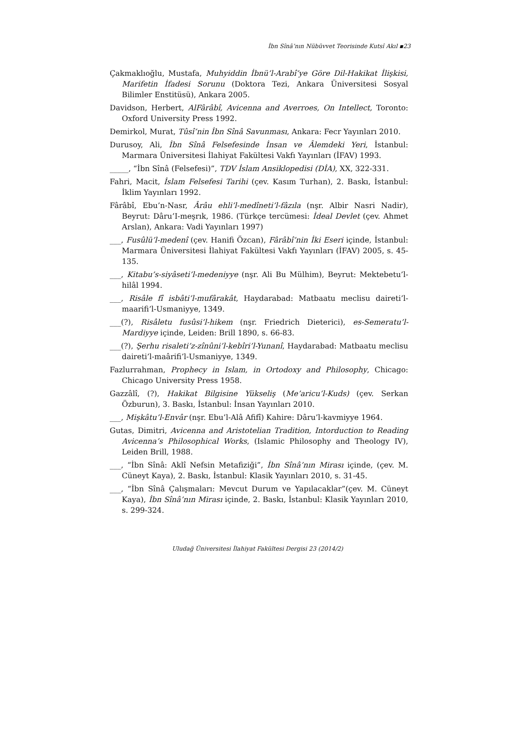İbn Sînâ’nın Nübüvvet Teorisinde Kutsî Akıl ▪23
Çakmaklıoğlu, Mustafa, Muhyiddin İbnü’l-Arabî’ye Göre Dil-Hakikat İlişkisi, Marifetin İfadesi Sorunu (Doktora Tezi, Ankara Üniversitesi Sosyal Bilimler Enstitüsü), Ankara 2005.
Davidson, Herbert, AlFârâbî, Avicenna and Averroes, On Intellect, Toronto: Oxford University Press 1992.
Demirkol, Murat, Tûsî’nin İbn Sînâ Savunması, Ankara: Fecr Yayınları 2010.
Durusoy, Ali, İbn Sînâ Felsefesinde İnsan ve Âlemdeki Yeri, İstanbul: Marmara Üniversitesi İlahiyat Fakültesi Vakfı Yayınları (İFAV) 1993.
_____, “İbn Sînâ (Felsefesi)”, TDV İslam Ansiklopedisi (DİA), XX, 322-331.
Fahri, Macit, İslam Felsefesi Tarihi (çev. Kasım Turhan), 2. Baskı, İstanbul: İklim Yayınları 1992.
Fârâbî, Ebu’n-Nasr, Ârâu ehli’l-medîneti’l-fâzıla (nşr. Albir Nasri Nadir), Beyrut: Dâru’I-meşrık, 1986. (Türkçe tercümesi: İdeal Devlet (çev. Ahmet Arslan), Ankara: Vadi Yayınları 1997)
___, Fusûlü’l-medenî (çev. Hanifi Özcan), Fârâbî’nin İki Eseri içinde, İstanbul: Marmara Üniversitesi İlahiyat Fakültesi Vakfı Yayınları (İFAV) 2005, s. 45-135.
___, Kitabu’s-siyâseti’l-medeniyye (nşr. Ali Bu Mülhim), Beyrut: Mektebetu’l-hilâl 1994.
___, Risâle fî isbâti’l-mufârakât, Haydarabad: Matbaatu meclisu daireti’l-maarifi’l-Usmaniyye, 1349.
___(?), Risâletu fusûsi’l-hikem (nşr. Friedrich Dieterici), es-Semeratu’l-Mardiyye içinde, Leiden: Brill 1890, s. 66-83.
___(?), Şerhu risaleti’z-zînûni’l-kebîri’l-Yunanî, Haydarabad: Matbaatu meclisu daireti’l-maârifi’l-Usmaniyye, 1349.
Fazlurrahman, Prophecy in Islam, in Ortodoxy and Philosophy, Chicago: Chicago University Press 1958.
Gazzâlî, (?), Hakikat Bilgisine Yükseliş (Me’aricu’l-Kuds) (çev. Serkan Özburun), 3. Baskı, İstanbul: İnsan Yayınları 2010.
___, Mişkâtu’l-Envâr (nşr. Ebu’l-Alâ Afifî) Kahire: Dâru’l-kavmiyye 1964.
Gutas, Dimitri, Avicenna and Aristotelian Tradition, Intorduction to Reading Avicenna’s Philosophical Works, (Islamic Philosophy and Theology IV), Leiden Brill, 1988.
___, “İbn Sînâ: Aklî Nefsin Metafiziği”, İbn Sînâ’nın Mirası içinde, (çev. M. Cüneyt Kaya), 2. Baskı, İstanbul: Klasik Yayınları 2010, s. 31-45.
___, “İbn Sînâ Çalışmaları: Mevcut Durum ve Yapılacaklar”(çev. M. Cüneyt Kaya), İbn Sînâ’nın Mirası içinde, 2. Baskı, İstanbul: Klasik Yayınları 2010, s. 299-324.
Uludağ Üniversitesi İlahiyat Fakültesi Dergisi 23 (2014/2)